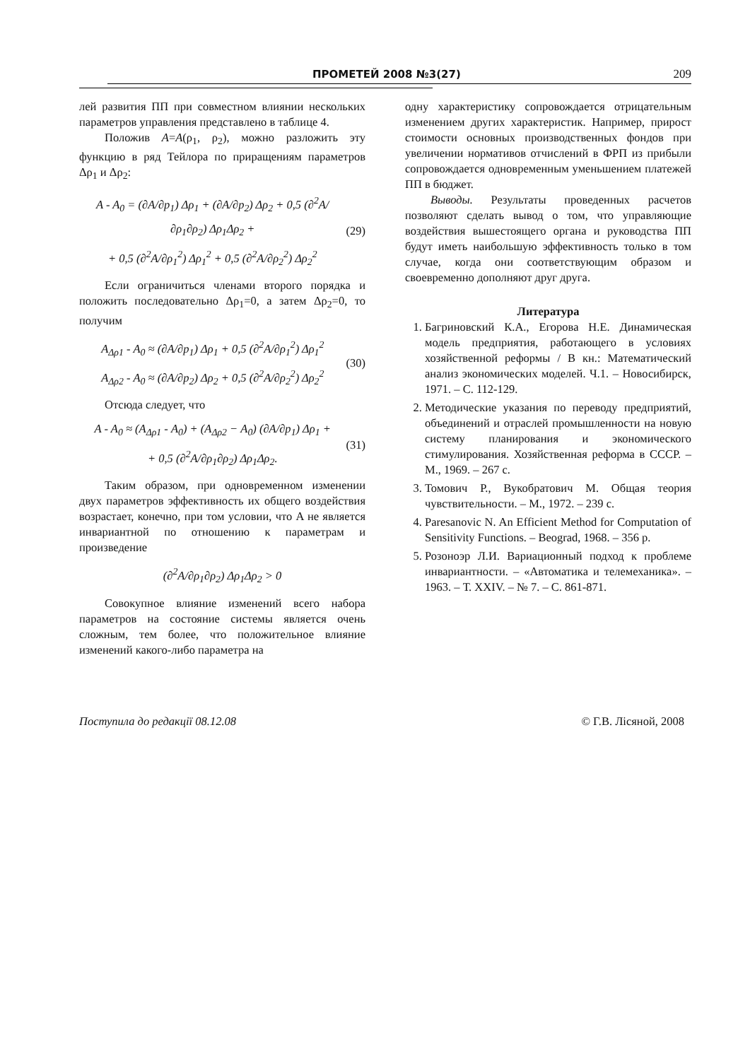ПРОМЕТЕЙ 2008 №3(27) 209
лей развития ПП при совместном влиянии нескольких параметров управления представлено в таблице 4.
Положив A=A(ρ<sub>1</sub>, ρ<sub>2</sub>), можно разложить эту функцию в ряд Тейлора по приращениям параметров Δρ<sub>1</sub> и Δρ<sub>2</sub>:
A - A<sub>0</sub> = (∂A/∂p<sub>1</sub>) Δρ<sub>1</sub> + (∂A/∂p<sub>2</sub>) Δρ<sub>2</sub> + 0,5 (∂<sup>2</sup>A/∂ρ<sub>1</sub>∂ρ<sub>2</sub>) Δρ<sub>1</sub>Δρ<sub>2</sub> +
+ 0,5 (∂<sup>2</sup>A/∂ρ<sub>1</sub><sup>2</sup>) Δρ<sub>1</sub><sup>2</sup> + 0,5 (∂<sup>2</sup>A/∂ρ<sub>2</sub><sup>2</sup>) Δρ<sub>2</sub><sup>2</sup>
(29)
Если ограничиться членами второго порядка и положить последовательно Δρ<sub>1</sub>=0, а затем Δρ<sub>2</sub>=0, то получим
A<sub>Δρ1</sub> - A<sub>0</sub> ≈ (∂A/∂p<sub>1</sub>) Δρ<sub>1</sub> + 0,5 (∂<sup>2</sup>A/∂ρ<sub>1</sub><sup>2</sup>) Δρ<sub>1</sub><sup>2</sup>
A<sub>Δρ2</sub> - A<sub>0</sub> ≈ (∂A/∂p<sub>2</sub>) Δρ<sub>2</sub> + 0,5 (∂<sup>2</sup>A/∂ρ<sub>2</sub><sup>2</sup>) Δρ<sub>2</sub><sup>2</sup>
(30)
Отсюда следует, что
A - A<sub>0</sub> ≈ (A<sub>Δρ1</sub> - A<sub>0</sub>) + (A<sub>Δρ2</sub> − A<sub>0</sub>) (∂A/∂p<sub>1</sub>) Δρ<sub>1</sub> +
+ 0,5 (∂<sup>2</sup>A/∂ρ<sub>1</sub>∂ρ<sub>2</sub>) Δρ<sub>1</sub>Δρ<sub>2</sub>.
(31)
Таким образом, при одновременном изменении двух параметров эффективность их общего воздействия возрастает, конечно, при том условии, что A не является инвариантной по отношению к параметрам и произведение
(∂<sup>2</sup>A/∂ρ<sub>1</sub>∂ρ<sub>2</sub>) Δρ<sub>1</sub>Δρ<sub>2</sub> > 0
Совокупное влияние изменений всего набора параметров на состояние системы является очень сложным, тем более, что положительное влияние изменений какого-либо параметра на
одну характеристику сопровождается отрицательным изменением других характеристик. Например, прирост стоимости основных производственных фондов при увеличении нормативов отчислений в ФРП из прибыли сопровождается одновременным уменьшением платежей ПП в бюджет.
Выводы. Результаты проведенных расчетов позволяют сделать вывод о том, что управляющие воздействия вышестоящего органа и руководства ПП будут иметь наибольшую эффективность только в том случае, когда они соответствующим образом и своевременно дополняют друг друга.
Литература
1. Багриновский К.А., Егорова Н.Е. Динамическая модель предприятия, работающего в условиях хозяйственной реформы / В кн.: Математический анализ экономических моделей. Ч.1. – Новосибирск, 1971. – С. 112-129.
2. Методические указания по переводу предприятий, объединений и отраслей промышленности на новую систему планирования и экономического стимулирования. Хозяйственная реформа в СССР. – М., 1969. – 267 с.
3. Томович Р., Вукобратович М. Общая теория чувствительности. – М., 1972. – 239 с.
4. Paresanovic N. An Efficient Method for Computation of Sensitivity Functions. – Beograd, 1968. – 356 p.
5. Розоноэр Л.И. Вариационный подход к проблеме инвариантности. – «Автоматика и телемеханика». – 1963. – Т. XXIV. – № 7. – С. 861-871.
Поступила до редакції 08.12.08 © Г.В. Лісяной, 2008